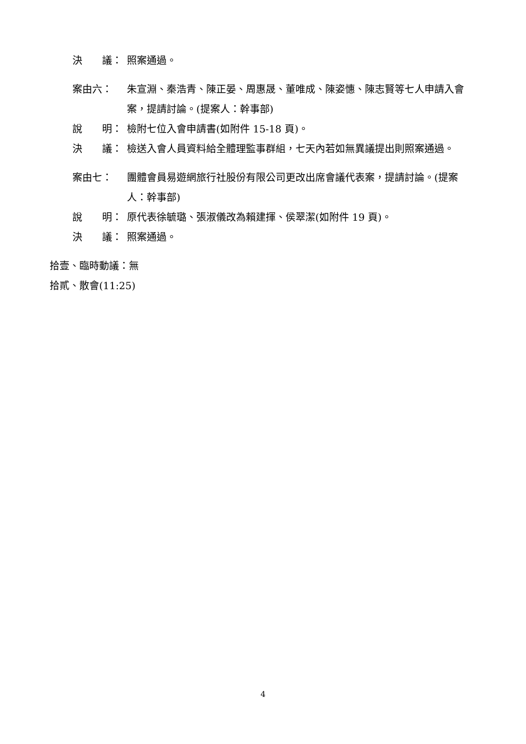決　　議： 照案通過。
案由六： 朱宣淵、秦浩青、陳正晏、周惠晟、董唯成、陳姿憓、陳志賢等七人申請入會案，提請討論。(提案人：幹事部)
說　　明： 檢附七位入會申請書(如附件 15-18 頁)。
決　　議： 檢送入會人員資料給全體理監事群組，七天內若如無異議提出則照案通過。
案由七： 團體會員易遊網旅行社股份有限公司更改出席會議代表案，提請討論。(提案人：幹事部)
說　　明： 原代表徐毓璐、張淑儀改為賴建揮、侯翠潔(如附件 19 頁)。
決　　議： 照案通過。
拾壹、臨時動議：無
拾貳、散會(11:25)
4